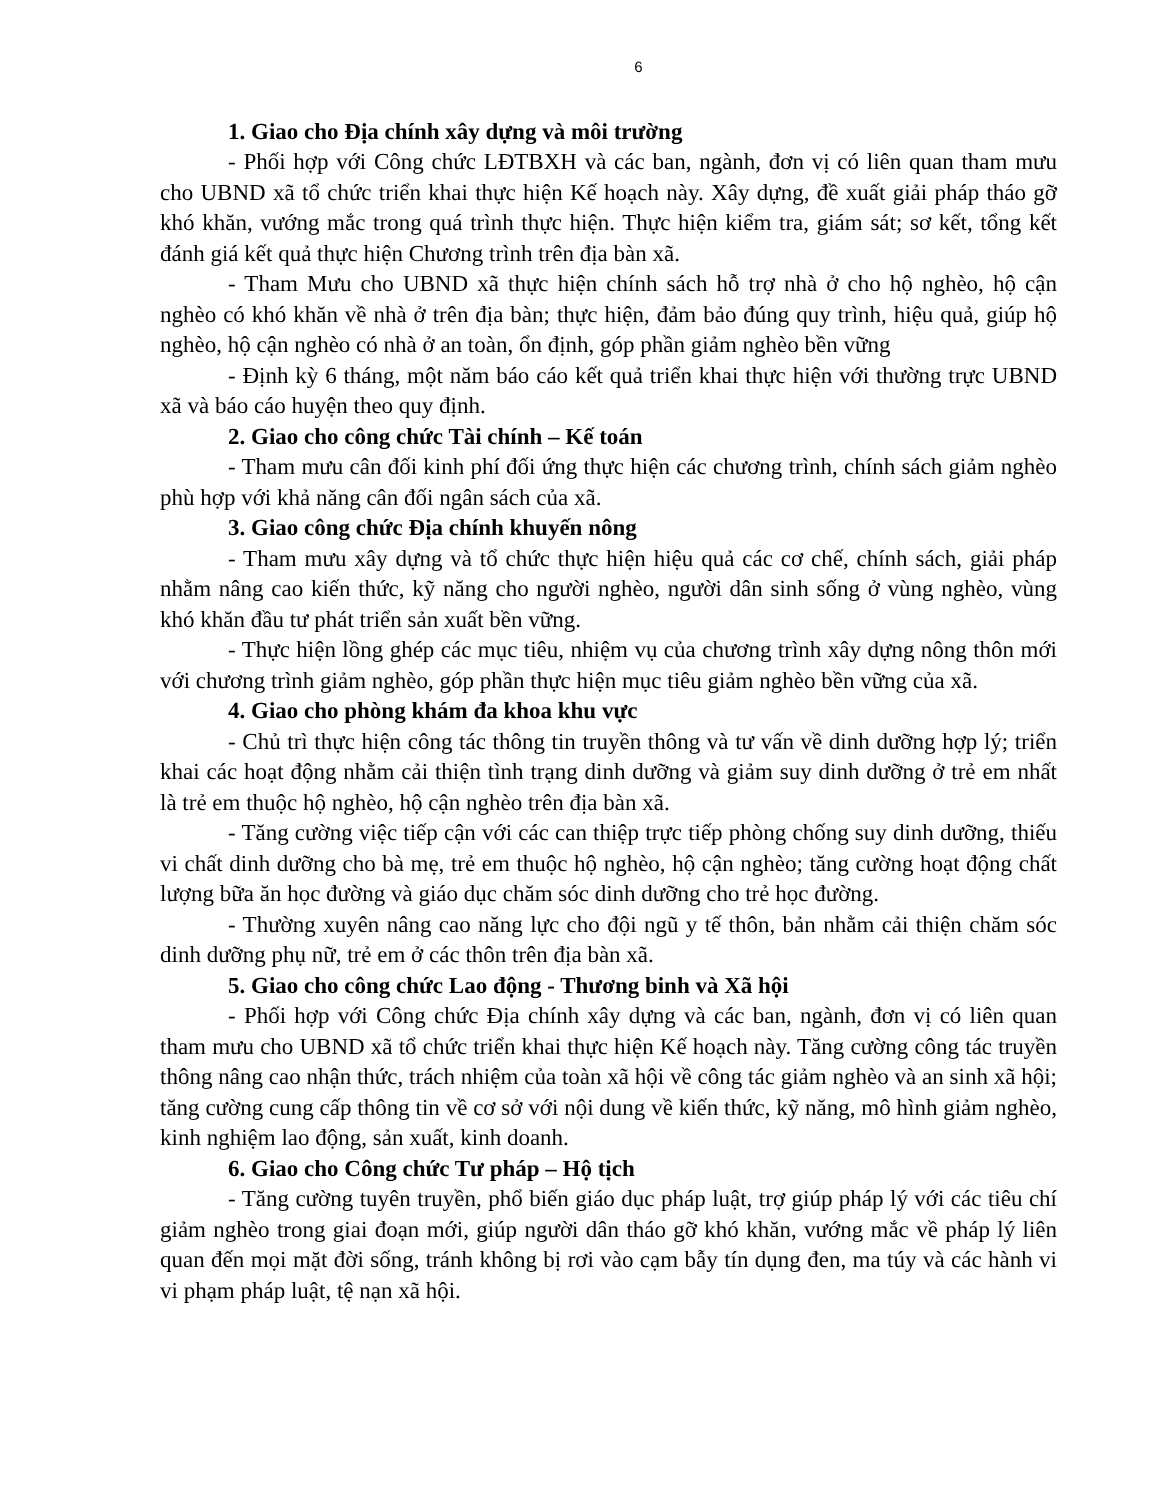6
1. Giao cho Địa chính xây dựng và môi trường
- Phối hợp với Công chức LĐTBXH và các ban, ngành, đơn vị có liên quan tham mưu cho UBND xã tổ chức triển khai thực hiện Kế hoạch này. Xây dựng, đề xuất giải pháp tháo gỡ khó khăn, vướng mắc trong quá trình thực hiện. Thực hiện kiểm tra, giám sát; sơ kết, tổng kết đánh giá kết quả thực hiện Chương trình trên địa bàn xã.
- Tham Mưu cho UBND xã thực hiện chính sách hỗ trợ nhà ở cho hộ nghèo, hộ cận nghèo có khó khăn về nhà ở trên địa bàn; thực hiện, đảm bảo đúng quy trình, hiệu quả, giúp hộ nghèo, hộ cận nghèo có nhà ở an toàn, ổn định, góp phần giảm nghèo bền vững
- Định kỳ 6 tháng, một năm báo cáo kết quả triển khai thực hiện với thường trực UBND xã và báo cáo huyện theo quy định.
2. Giao cho công chức Tài chính – Kế toán
- Tham mưu cân đối kinh phí đối ứng thực hiện các chương trình, chính sách giảm nghèo phù hợp với khả năng cân đối ngân sách của xã.
3. Giao công chức Địa chính khuyến nông
- Tham mưu xây dựng và tổ chức thực hiện hiệu quả các cơ chế, chính sách, giải pháp nhằm nâng cao kiến thức, kỹ năng cho người nghèo, người dân sinh sống ở vùng nghèo, vùng khó khăn đầu tư phát triển sản xuất bền vững.
- Thực hiện lồng ghép các mục tiêu, nhiệm vụ của chương trình xây dựng nông thôn mới với chương trình giảm nghèo, góp phần thực hiện mục tiêu giảm nghèo bền vững của xã.
4. Giao cho phòng khám đa khoa khu vực
- Chủ trì thực hiện công tác thông tin truyền thông và tư vấn về dinh dưỡng hợp lý; triển khai các hoạt động nhằm cải thiện tình trạng dinh dưỡng và giảm suy dinh dưỡng ở trẻ em nhất là trẻ em thuộc hộ nghèo, hộ cận nghèo trên địa bàn xã.
- Tăng cường việc tiếp cận với các can thiệp trực tiếp phòng chống suy dinh dưỡng, thiếu vi chất dinh dưỡng cho bà mẹ, trẻ em thuộc hộ nghèo, hộ cận nghèo; tăng cường hoạt động chất lượng bữa ăn học đường và giáo dục chăm sóc dinh dưỡng cho trẻ học đường.
- Thường xuyên nâng cao năng lực cho đội ngũ y tế thôn, bản nhằm cải thiện chăm sóc dinh dưỡng phụ nữ, trẻ em ở các thôn trên địa bàn xã.
5. Giao cho công chức Lao động - Thương binh và Xã hội
- Phối hợp với Công chức Địa chính xây dựng và các ban, ngành, đơn vị có liên quan tham mưu cho UBND xã tổ chức triển khai thực hiện Kế hoạch này. Tăng cường công tác truyền thông nâng cao nhận thức, trách nhiệm của toàn xã hội về công tác giảm nghèo và an sinh xã hội; tăng cường cung cấp thông tin về cơ sở với nội dung về kiến thức, kỹ năng, mô hình giảm nghèo, kinh nghiệm lao động, sản xuất, kinh doanh.
6. Giao cho Công chức Tư pháp – Hộ tịch
- Tăng cường tuyên truyền, phổ biến giáo dục pháp luật, trợ giúp pháp lý với các tiêu chí giảm nghèo trong giai đoạn mới, giúp người dân tháo gỡ khó khăn, vướng mắc về pháp lý liên quan đến mọi mặt đời sống, tránh không bị rơi vào cạm bẫy tín dụng đen, ma túy và các hành vi vi phạm pháp luật, tệ nạn xã hội.